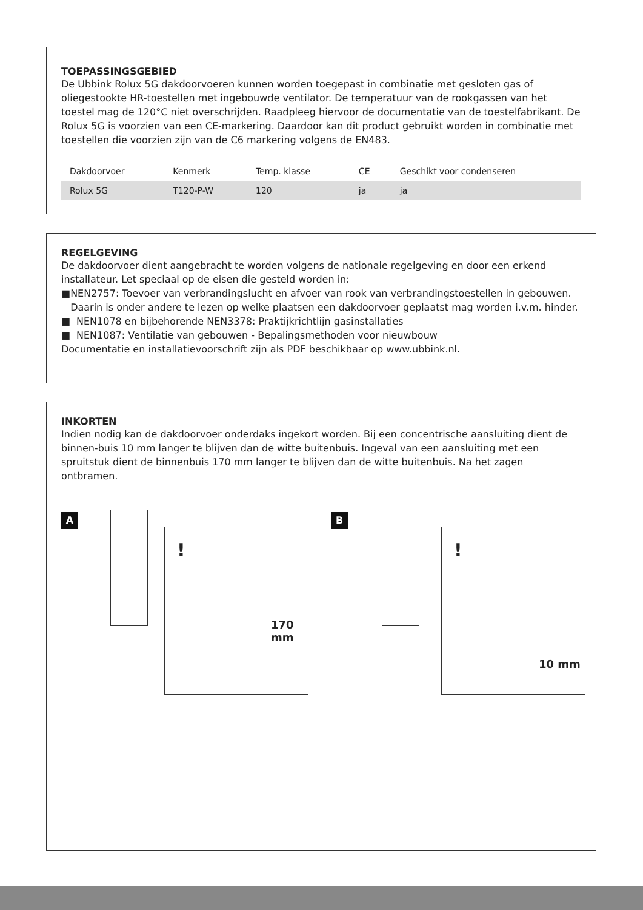TOEPASSINGSGEBIED
De Ubbink Rolux 5G dakdoorvoeren kunnen worden toegepast in combinatie met gesloten gas of oliegestookte HR-toestellen met ingebouwde ventilator. De temperatuur van de rookgassen van het toestel mag de 120°C niet overschrijden. Raadpleeg hiervoor de documentatie van de toestelfabrikant. De Rolux 5G is voorzien van een CE-markering. Daardoor kan dit product gebruikt worden in combinatie met toestellen die voorzien zijn van de C6 markering volgens de EN483.
| Dakdoorvoer | Kenmerk | Temp. klasse | CE | Geschikt voor condenseren |
| Rolux 5G | T120-P-W | 120 | ja | ja |
REGELGEVING
De dakdoorvoer dient aangebracht te worden volgens de nationale regelgeving en door een erkend installateur. Let speciaal op de eisen die gesteld worden in:
■ NEN2757: Toevoer van verbrandingslucht en afvoer van rook van verbrandingstoestellen in gebouwen. Daarin is onder andere te lezen op welke plaatsen een dakdoorvoer geplaatst mag worden i.v.m. hinder.
■ NEN1078 en bijbehorende NEN3378: Praktijkrichtlijn gasinstallaties
■ NEN1087: Ventilatie van gebouwen - Bepalingsmethoden voor nieuwbouw
Documentatie en installatievoorschrift zijn als PDF beschikbaar op www.ubbink.nl.
INKORTEN
Indien nodig kan de dakdoorvoer onderdaks ingekort worden. Bij een concentrische aansluiting dient de binnen-buis 10 mm langer te blijven dan de witte buitenbuis. Ingeval van een aansluiting met een spruitstuk dient de binnenbuis 170 mm langer te blijven dan de witte buitenbuis. Na het zagen ontbramen.
A
!
170
mm
B
!
10 mm